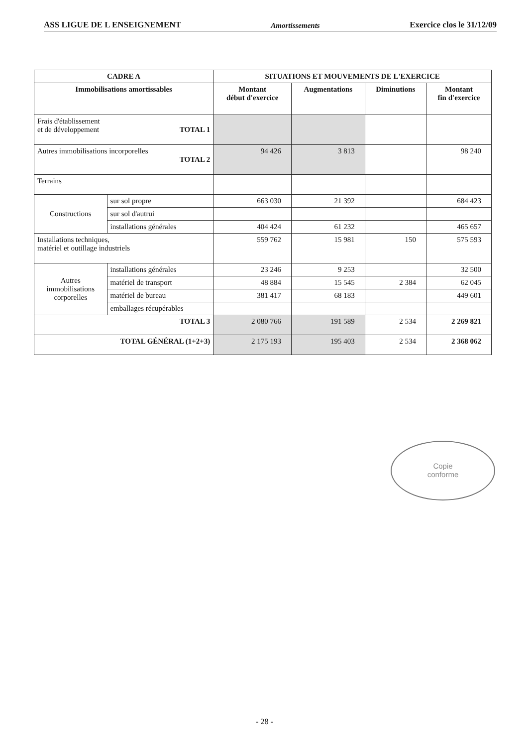ASS LIGUE DE L ENSEIGNEMENT Amortissements Exercice clos le 31/12/09
| CADRE A | | SITUATIONS ET MOUVEMENTS DE L'EXERCICE | | | |
| --- | --- | --- | --- | --- | --- |
| Immobilisations amortissables | | Montant début d'exercice | Augmentations | Diminutions | Montant fin d'exercice |
| Frais d'établissement et de développement TOTAL 1 | | | | | |
| Autres immobilisations incorporelles TOTAL 2 | | 94 426 | 3 813 | | 98 240 |
| Terrains | | | | | |
| Constructions | sur sol propre | 663 030 | 21 392 | | 684 423 |
| | sur sol d'autrui | | | | |
| | installations générales | 404 424 | 61 232 | | 465 657 |
| Installations techniques, matériel et outillage industriels | | 559 762 | 15 981 | 150 | 575 593 |
| Autres immobilisations corporelles | installations générales | 23 246 | 9 253 | | 32 500 |
| | matériel de transport | 48 884 | 15 545 | 2 384 | 62 045 |
| | matériel de bureau | 381 417 | 68 183 | | 449 601 |
| | emballages récupérables | | | | |
| TOTAL 3 | | 2 080 766 | 191 589 | 2 534 | 2 269 821 |
| TOTAL GÉNÉRAL (1+2+3) | | 2 175 193 | 195 403 | 2 534 | 2 368 062 |
Copie
conforme
- 28 -